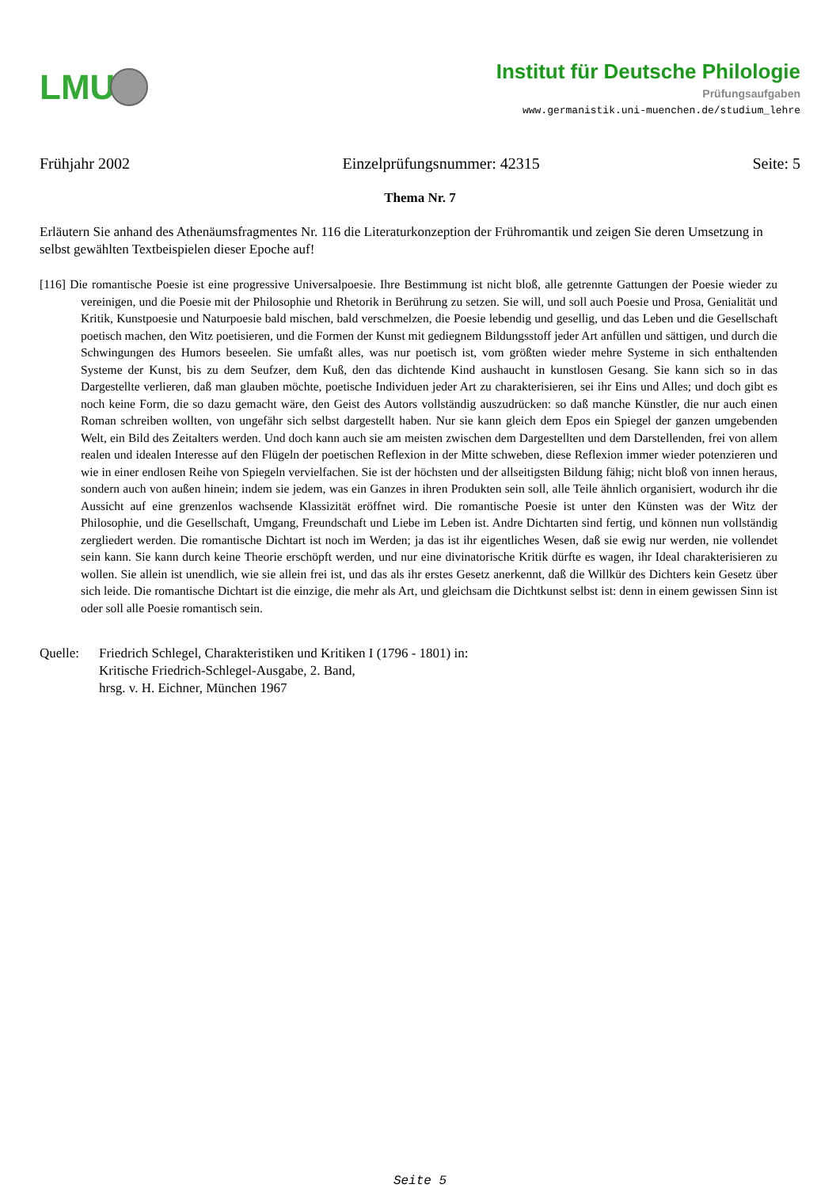LMU
Institut für Deutsche Philologie
Prüfungsaufgaben
www.germanistik.uni-muenchen.de/studium_lehre
Frühjahr 2002 Einzelprüfungsnummer: 42315 Seite: 5
Thema Nr. 7
Erläutern Sie anhand des Athenäumsfragmentes Nr. 116 die Literaturkonzeption der Frühromantik und zeigen Sie deren Umsetzung in selbst gewählten Textbeispielen dieser Epoche auf!
[116] Die romantische Poesie ist eine progressive Universalpoesie. Ihre Bestimmung ist nicht bloß, alle getrennte Gattungen der Poesie wieder zu vereinigen, und die Poesie mit der Philosophie und Rhetorik in Berührung zu setzen. Sie will, und soll auch Poesie und Prosa, Genialität und Kritik, Kunstpoesie und Naturpoesie bald mischen, bald verschmelzen, die Poesie lebendig und gesellig, und das Leben und die Gesellschaft poetisch machen, den Witz poetisieren, und die Formen der Kunst mit gediegnem Bildungsstoff jeder Art anfüllen und sättigen, und durch die Schwingungen des Humors beseelen. Sie umfaßt alles, was nur poetisch ist, vom größten wieder mehre Systeme in sich enthaltenden Systeme der Kunst, bis zu dem Seufzer, dem Kuß, den das dichtende Kind aushaucht in kunstlosen Gesang. Sie kann sich so in das Dargestellte verlieren, daß man glauben möchte, poetische Individuen jeder Art zu charakterisieren, sei ihr Eins und Alles; und doch gibt es noch keine Form, die so dazu gemacht wäre, den Geist des Autors vollständig auszudrücken: so daß manche Künstler, die nur auch einen Roman schreiben wollten, von ungefähr sich selbst dargestellt haben. Nur sie kann gleich dem Epos ein Spiegel der ganzen umgebenden Welt, ein Bild des Zeitalters werden. Und doch kann auch sie am meisten zwischen dem Dargestellten und dem Darstellenden, frei von allem realen und idealen Interesse auf den Flügeln der poetischen Reflexion in der Mitte schweben, diese Reflexion immer wieder potenzieren und wie in einer endlosen Reihe von Spiegeln vervielfachen. Sie ist der höchsten und der allseitigsten Bildung fähig; nicht bloß von innen heraus, sondern auch von außen hinein; indem sie jedem, was ein Ganzes in ihren Produkten sein soll, alle Teile ähnlich organisiert, wodurch ihr die Aussicht auf eine grenzenlos wachsende Klassizität eröffnet wird. Die romantische Poesie ist unter den Künsten was der Witz der Philosophie, und die Gesellschaft, Umgang, Freundschaft und Liebe im Leben ist. Andre Dichtarten sind fertig, und können nun vollständig zergliedert werden. Die romantische Dichtart ist noch im Werden; ja das ist ihr eigentliches Wesen, daß sie ewig nur werden, nie vollendet sein kann. Sie kann durch keine Theorie erschöpft werden, und nur eine divinatorische Kritik dürfte es wagen, ihr Ideal charakterisieren zu wollen. Sie allein ist unendlich, wie sie allein frei ist, und das als ihr erstes Gesetz anerkennt, daß die Willkür des Dichters kein Gesetz über sich leide. Die romantische Dichtart ist die einzige, die mehr als Art, und gleichsam die Dichtkunst selbst ist: denn in einem gewissen Sinn ist oder soll alle Poesie romantisch sein.
Quelle: Friedrich Schlegel, Charakteristiken und Kritiken I (1796 - 1801) in:
Kritische Friedrich-Schlegel-Ausgabe, 2. Band,
hrsg. v. H. Eichner, München 1967
Seite 5